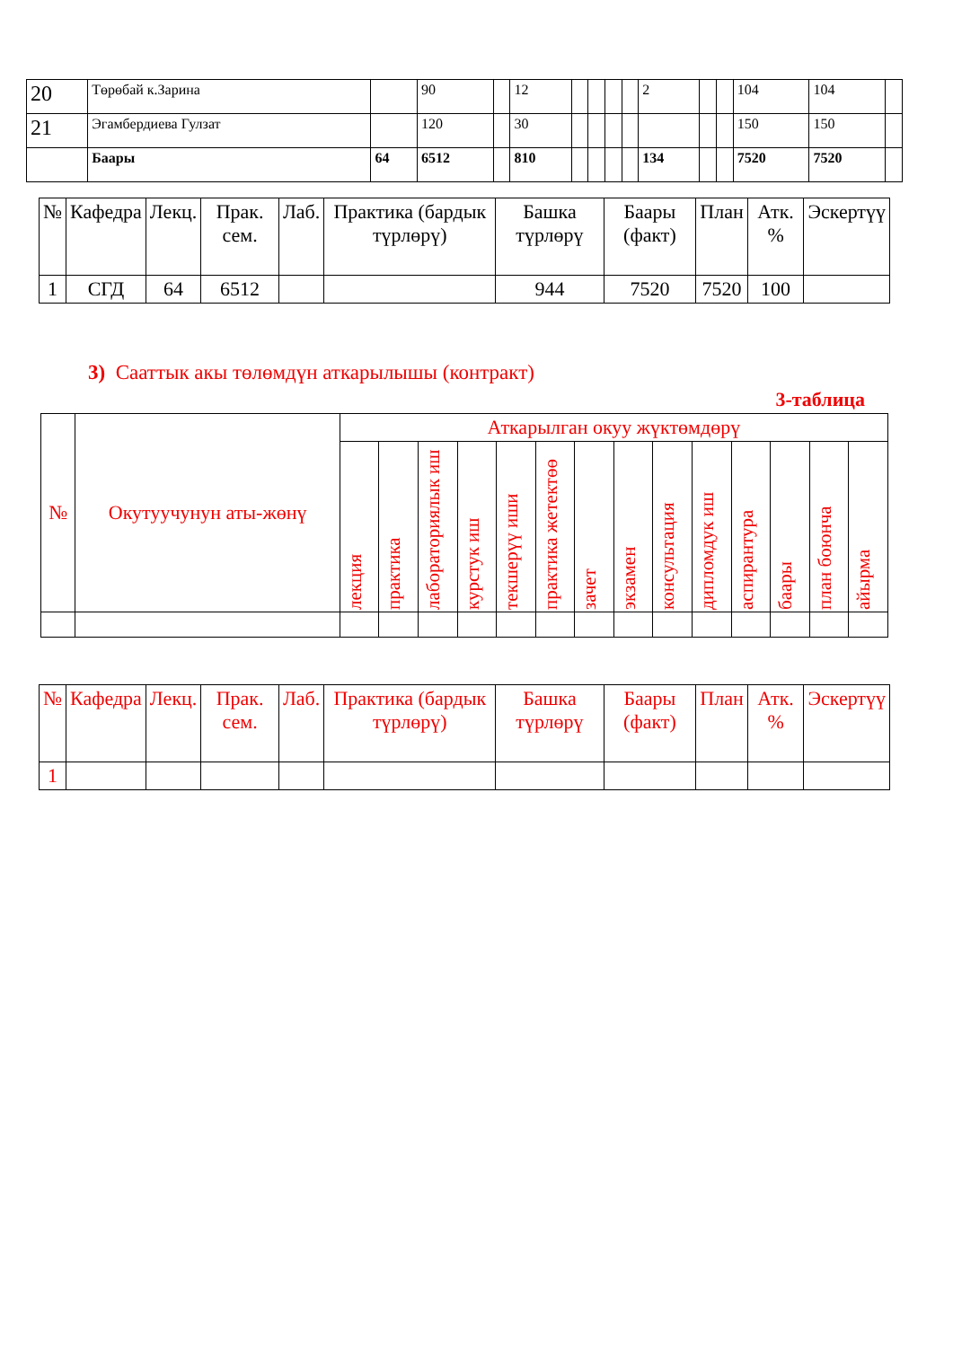| 20 | Төрөбай к.Зарина | | 90 | | 12 | | | | | 2 | | | 104 | 104 | |
| 21 | Эгамбердиева Гулзат | | 120 | | 30 | | | | | | | | 150 | 150 | |
| | Баары | 64 | 6512 | | 810 | | | | | 134 | | | 7520 | 7520 | |
| № | Кафедра | Лекц. | Прак. сем. | Лаб. | Практика (бардык түрлөрү) | Башка түрлөрү | Баары (факт) | План | Атк. % | Эскертүү |
| --- | --- | --- | --- | --- | --- | --- | --- | --- | --- | --- |
| 1 | СГД | 64 | 6512 | | | 944 | 7520 | 7520 | 100 | |
3) Сааттык акы төлөмдүн аткарылышы (контракт)
3-таблица
| № | Окутуучунун аты-жөнү | Аткарылган окуу жүктөмдөрү | | | | | | | | | | | | | |
| --- | --- | --- | --- | --- | --- | --- | --- | --- | --- | --- | --- | --- | --- | --- | --- |
| | | лекция | практика | лабораториялык иш | курстук иш | текшерүү иши | практика жетектөө | зачет | экзамен | консультация | дипломдук иш | аспирантура | баары | план боюнча | айырма |
| № | Кафедра | Лекц. | Прак. сем. | Лаб. | Практика (бардык түрлөрү) | Башка түрлөрү | Баары (факт) | План | Атк. % | Эскертүү |
| --- | --- | --- | --- | --- | --- | --- | --- | --- | --- | --- |
| 1 | | | | | | | | | | |